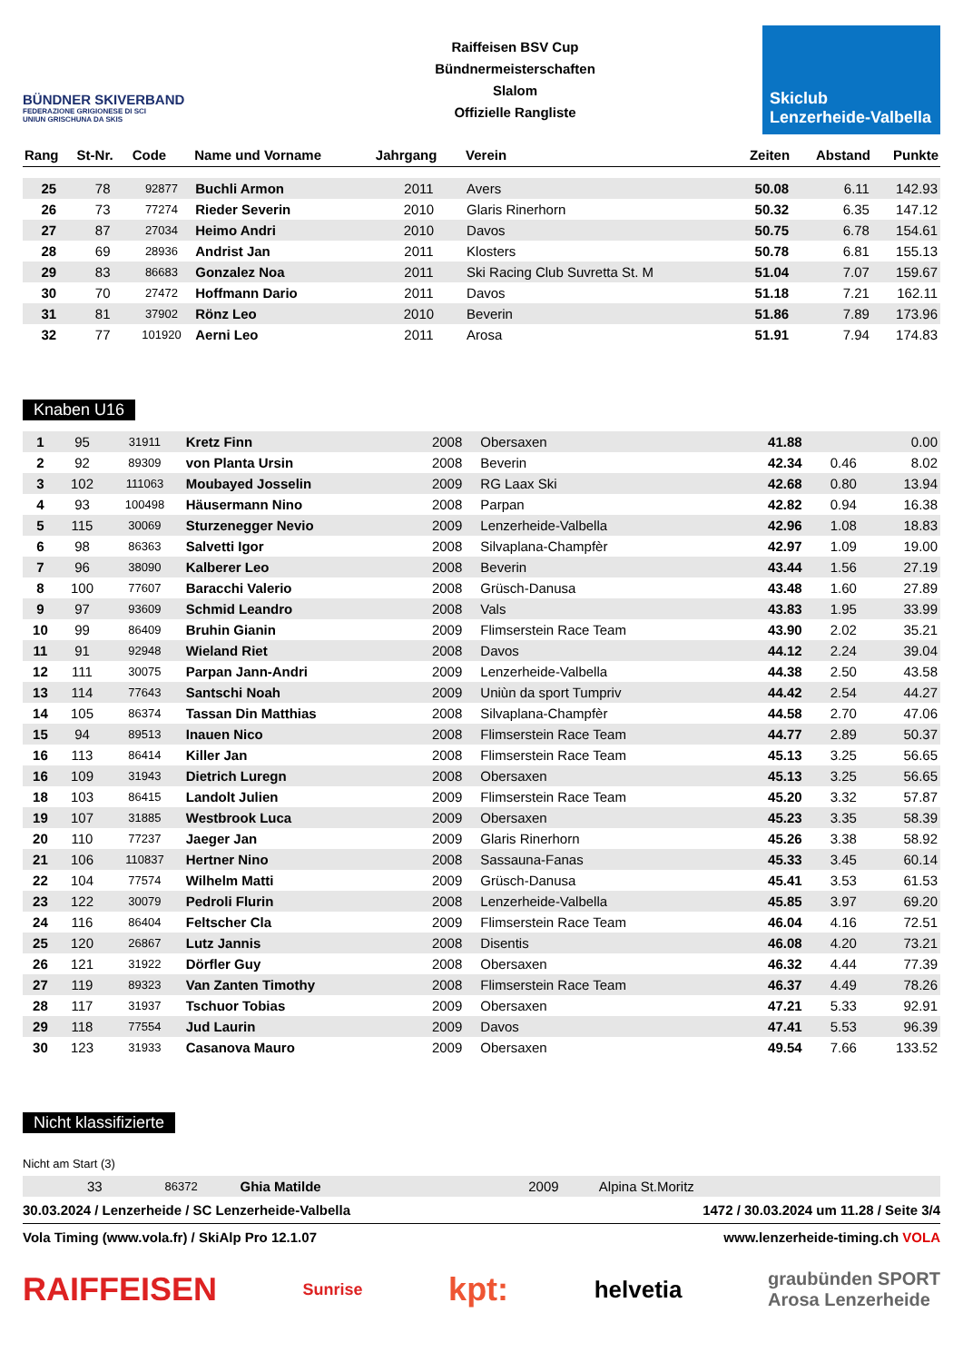BÜNDNER SKIVERBAND
FEDERAZIONE GRIGIONESE DI SCI
UNIUN GRISCHUNA DA SKIS
Raiffeisen BSV Cup
Bündnermeisterschaften
Slalom
Offizielle Rangliste
Skiclub
Lenzerheide-Valbella
| Rang | St-Nr. | Code | Name und Vorname | Jahrgang | Verein | Zeiten | Abstand | Punkte |
| --- | --- | --- | --- | --- | --- | --- | --- | --- |
| 25 | 78 | 92877 | Buchli Armon | 2011 | Avers | 50.08 | 6.11 | 142.93 |
| 26 | 73 | 77274 | Rieder Severin | 2010 | Glaris Rinerhorn | 50.32 | 6.35 | 147.12 |
| 27 | 87 | 27034 | Heimo Andri | 2010 | Davos | 50.75 | 6.78 | 154.61 |
| 28 | 69 | 28936 | Andrist Jan | 2011 | Klosters | 50.78 | 6.81 | 155.13 |
| 29 | 83 | 86683 | Gonzalez Noa | 2011 | Ski Racing Club Suvretta St. M | 51.04 | 7.07 | 159.67 |
| 30 | 70 | 27472 | Hoffmann Dario | 2011 | Davos | 51.18 | 7.21 | 162.11 |
| 31 | 81 | 37902 | Rönz Leo | 2010 | Beverin | 51.86 | 7.89 | 173.96 |
| 32 | 77 | 101920 | Aerni Leo | 2011 | Arosa | 51.91 | 7.94 | 174.83 |
Knaben U16
| 1 | 95 | 31911 | Kretz Finn | 2008 | Obersaxen | 41.88 | | 0.00 |
| 2 | 92 | 89309 | von Planta Ursin | 2008 | Beverin | 42.34 | 0.46 | 8.02 |
| 3 | 102 | 111063 | Moubayed Josselin | 2009 | RG Laax Ski | 42.68 | 0.80 | 13.94 |
| 4 | 93 | 100498 | Häusermann Nino | 2008 | Parpan | 42.82 | 0.94 | 16.38 |
| 5 | 115 | 30069 | Sturzenegger Nevio | 2009 | Lenzerheide-Valbella | 42.96 | 1.08 | 18.83 |
| 6 | 98 | 86363 | Salvetti Igor | 2008 | Silvaplana-Champfèr | 42.97 | 1.09 | 19.00 |
| 7 | 96 | 38090 | Kalberer Leo | 2008 | Beverin | 43.44 | 1.56 | 27.19 |
| 8 | 100 | 77607 | Baracchi Valerio | 2008 | Grüsch-Danusa | 43.48 | 1.60 | 27.89 |
| 9 | 97 | 93609 | Schmid Leandro | 2008 | Vals | 43.83 | 1.95 | 33.99 |
| 10 | 99 | 86409 | Bruhin Gianin | 2009 | Flimserstein Race Team | 43.90 | 2.02 | 35.21 |
| 11 | 91 | 92948 | Wieland Riet | 2008 | Davos | 44.12 | 2.24 | 39.04 |
| 12 | 111 | 30075 | Parpan Jann-Andri | 2009 | Lenzerheide-Valbella | 44.38 | 2.50 | 43.58 |
| 13 | 114 | 77643 | Santschi Noah | 2009 | Uniùn da sport Tumpriv | 44.42 | 2.54 | 44.27 |
| 14 | 105 | 86374 | Tassan Din Matthias | 2008 | Silvaplana-Champfèr | 44.58 | 2.70 | 47.06 |
| 15 | 94 | 89513 | Inauen Nico | 2008 | Flimserstein Race Team | 44.77 | 2.89 | 50.37 |
| 16 | 113 | 86414 | Killer Jan | 2008 | Flimserstein Race Team | 45.13 | 3.25 | 56.65 |
| 16 | 109 | 31943 | Dietrich Luregn | 2008 | Obersaxen | 45.13 | 3.25 | 56.65 |
| 18 | 103 | 86415 | Landolt Julien | 2009 | Flimserstein Race Team | 45.20 | 3.32 | 57.87 |
| 19 | 107 | 31885 | Westbrook Luca | 2009 | Obersaxen | 45.23 | 3.35 | 58.39 |
| 20 | 110 | 77237 | Jaeger Jan | 2009 | Glaris Rinerhorn | 45.26 | 3.38 | 58.92 |
| 21 | 106 | 110837 | Hertner Nino | 2008 | Sassauna-Fanas | 45.33 | 3.45 | 60.14 |
| 22 | 104 | 77574 | Wilhelm Matti | 2009 | Grüsch-Danusa | 45.41 | 3.53 | 61.53 |
| 23 | 122 | 30079 | Pedroli Flurin | 2008 | Lenzerheide-Valbella | 45.85 | 3.97 | 69.20 |
| 24 | 116 | 86404 | Feltscher Cla | 2009 | Flimserstein Race Team | 46.04 | 4.16 | 72.51 |
| 25 | 120 | 26867 | Lutz Jannis | 2008 | Disentis | 46.08 | 4.20 | 73.21 |
| 26 | 121 | 31922 | Dörfler Guy | 2008 | Obersaxen | 46.32 | 4.44 | 77.39 |
| 27 | 119 | 89323 | Van Zanten Timothy | 2008 | Flimserstein Race Team | 46.37 | 4.49 | 78.26 |
| 28 | 117 | 31937 | Tschuor Tobias | 2009 | Obersaxen | 47.21 | 5.33 | 92.91 |
| 29 | 118 | 77554 | Jud Laurin | 2009 | Davos | 47.41 | 5.53 | 96.39 |
| 30 | 123 | 31933 | Casanova Mauro | 2009 | Obersaxen | 49.54 | 7.66 | 133.52 |
Nicht klassifizierte
Nicht am Start (3)
| | 33 | 86372 | Ghia Matilde | 2009 | Alpina St.Moritz | | | |
30.03.2024 / Lenzerheide / SC Lenzerheide-Valbella 1472 / 30.03.2024 um 11.28 / Seite 3/4
Vola Timing (www.vola.fr) / SkiAlp Pro 12.1.07 www.lenzerheide-timing.ch VOLA
RAIFFEISEN Sunrise kpt: helvetia graubünden SPORT
Arosa Lenzerheide